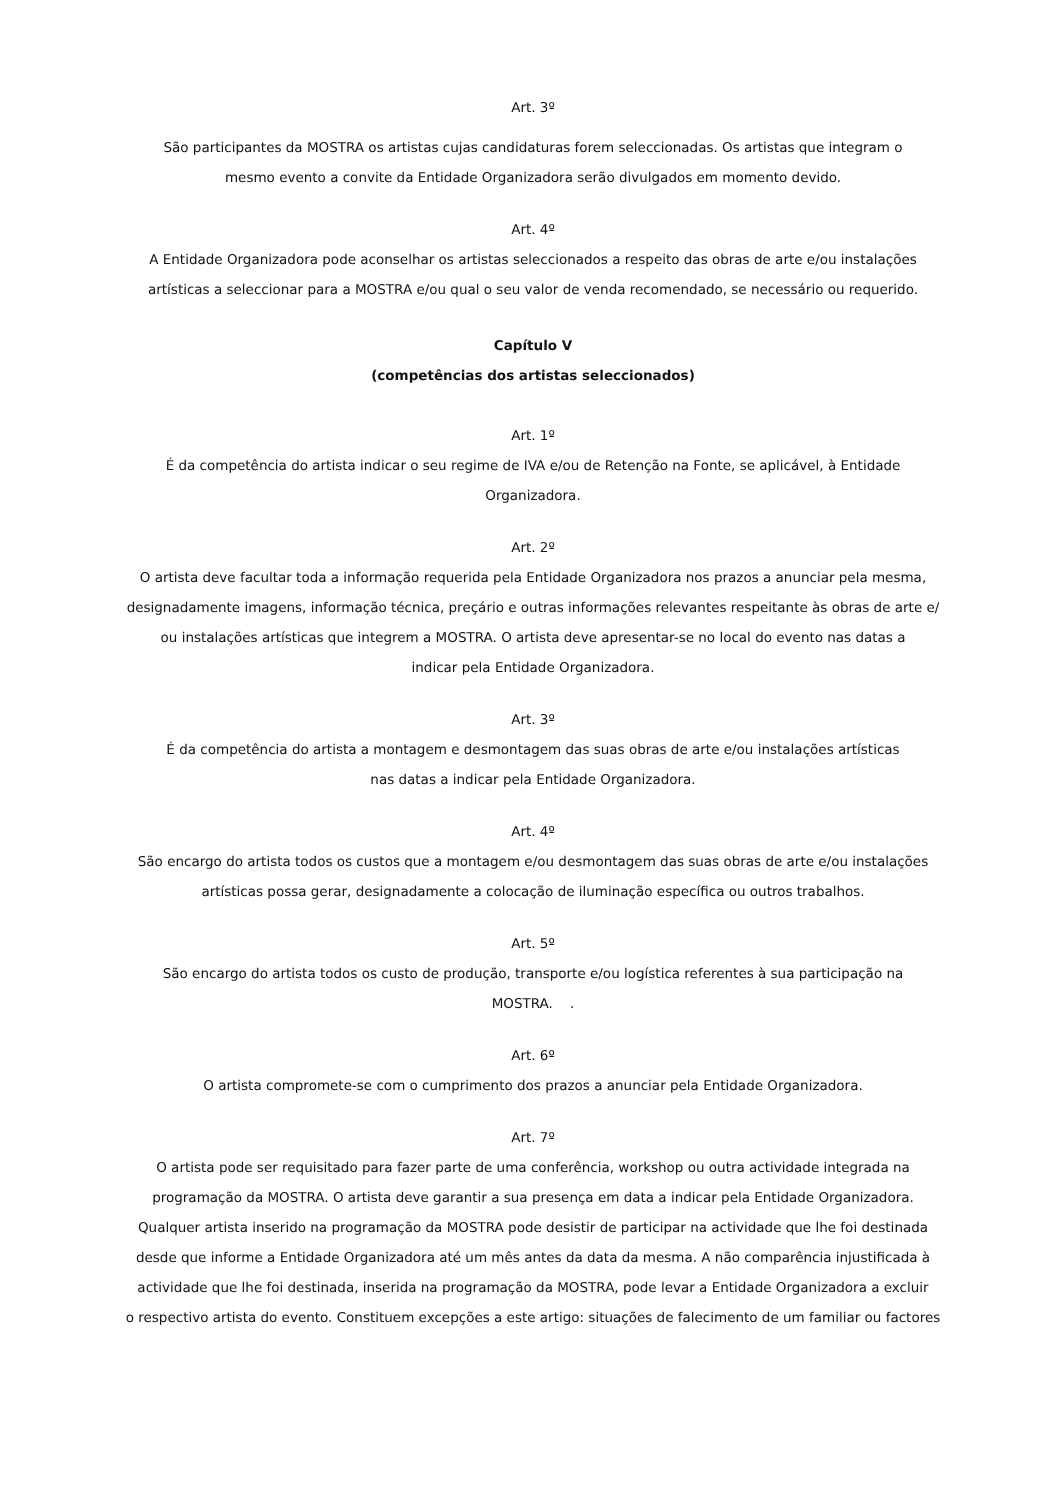Art. 3º
São participantes da MOSTRA os artistas cujas candidaturas forem seleccionadas. Os artistas que integram o
mesmo evento a convite da Entidade Organizadora serão divulgados em momento devido.
Art. 4º
A Entidade Organizadora pode aconselhar os artistas seleccionados a respeito das obras de arte e/ou instalações
artísticas a seleccionar para a MOSTRA e/ou qual o seu valor de venda recomendado, se necessário ou requerido.
Capítulo V
(competências dos artistas seleccionados)
Art. 1º
É da competência do artista indicar o seu regime de IVA e/ou de Retenção na Fonte, se aplicável, à Entidade
Organizadora.
Art. 2º
O artista deve facultar toda a informação requerida pela Entidade Organizadora nos prazos a anunciar pela mesma,
designadamente imagens, informação técnica, preçário e outras informações relevantes respeitante às obras de arte e/
ou instalações artísticas que integrem a MOSTRA. O artista deve apresentar-se no local do evento nas datas a
indicar pela Entidade Organizadora.
Art. 3º
É da competência do artista a montagem e desmontagem das suas obras de arte e/ou instalações artísticas
nas datas a indicar pela Entidade Organizadora.
Art. 4º
São encargo do artista todos os custos que a montagem e/ou desmontagem das suas obras de arte e/ou instalações
artísticas possa gerar, designadamente a colocação de iluminação específica ou outros trabalhos.
Art. 5º
São encargo do artista todos os custo de produção, transporte e/ou logística referentes à sua participação na
MOSTRA. .
Art. 6º
O artista compromete-se com o cumprimento dos prazos a anunciar pela Entidade Organizadora.
Art. 7º
O artista pode ser requisitado para fazer parte de uma conferência, workshop ou outra actividade integrada na
programação da MOSTRA. O artista deve garantir a sua presença em data a indicar pela Entidade Organizadora.
Qualquer artista inserido na programação da MOSTRA pode desistir de participar na actividade que lhe foi destinada
desde que informe a Entidade Organizadora até um mês antes da data da mesma. A não comparência injustificada à
actividade que lhe foi destinada, inserida na programação da MOSTRA, pode levar a Entidade Organizadora a excluir
o respectivo artista do evento. Constituem excepções a este artigo: situações de falecimento de um familiar ou factores